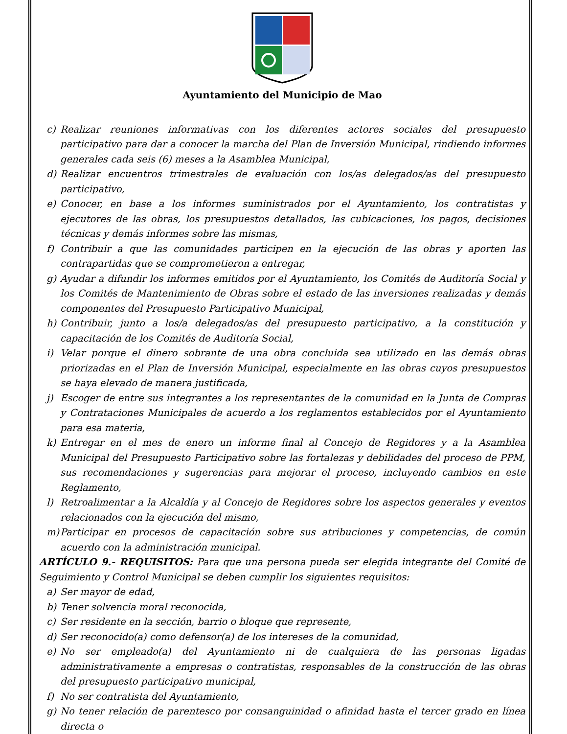Ayuntamiento del Municipio de Mao
c) Realizar reuniones informativas con los diferentes actores sociales del presupuesto participativo para dar a conocer la marcha del Plan de Inversión Municipal, rindiendo informes generales cada seis (6) meses a la Asamblea Municipal,
d) Realizar encuentros trimestrales de evaluación con los/as delegados/as del presupuesto participativo,
e) Conocer, en base a los informes suministrados por el Ayuntamiento, los contratistas y ejecutores de las obras, los presupuestos detallados, las cubicaciones, los pagos, decisiones técnicas y demás informes sobre las mismas,
f) Contribuir a que las comunidades participen en la ejecución de las obras y aporten las contrapartidas que se comprometieron a entregar,
g) Ayudar a difundir los informes emitidos por el Ayuntamiento, los Comités de Auditoría Social y los Comités de Mantenimiento de Obras sobre el estado de las inversiones realizadas y demás componentes del Presupuesto Participativo Municipal,
h) Contribuir, junto a los/a delegados/as del presupuesto participativo, a la constitución y capacitación de los Comités de Auditoría Social,
i) Velar porque el dinero sobrante de una obra concluida sea utilizado en las demás obras priorizadas en el Plan de Inversión Municipal, especialmente en las obras cuyos presupuestos se haya elevado de manera justificada,
j) Escoger de entre sus integrantes a los representantes de la comunidad en la Junta de Compras y Contrataciones Municipales de acuerdo a los reglamentos establecidos por el Ayuntamiento para esa materia,
k) Entregar en el mes de enero un informe final al Concejo de Regidores y a la Asamblea Municipal del Presupuesto Participativo sobre las fortalezas y debilidades del proceso de PPM, sus recomendaciones y sugerencias para mejorar el proceso, incluyendo cambios en este Reglamento,
l) Retroalimentar a la Alcaldía y al Concejo de Regidores sobre los aspectos generales y eventos relacionados con la ejecución del mismo,
m) Participar en procesos de capacitación sobre sus atribuciones y competencias, de común acuerdo con la administración municipal.
ARTÍCULO 9.- REQUISITOS: Para que una persona pueda ser elegida integrante del Comité de Seguimiento y Control Municipal se deben cumplir los siguientes requisitos:
a) Ser mayor de edad,
b) Tener solvencia moral reconocida,
c) Ser residente en la sección, barrio o bloque que represente,
d) Ser reconocido(a) como defensor(a) de los intereses de la comunidad,
e) No ser empleado(a) del Ayuntamiento ni de cualquiera de las personas ligadas administrativamente a empresas o contratistas, responsables de la construcción de las obras del presupuesto participativo municipal,
f) No ser contratista del Ayuntamiento,
g) No tener relación de parentesco por consanguinidad o afinidad hasta el tercer grado en línea directa o